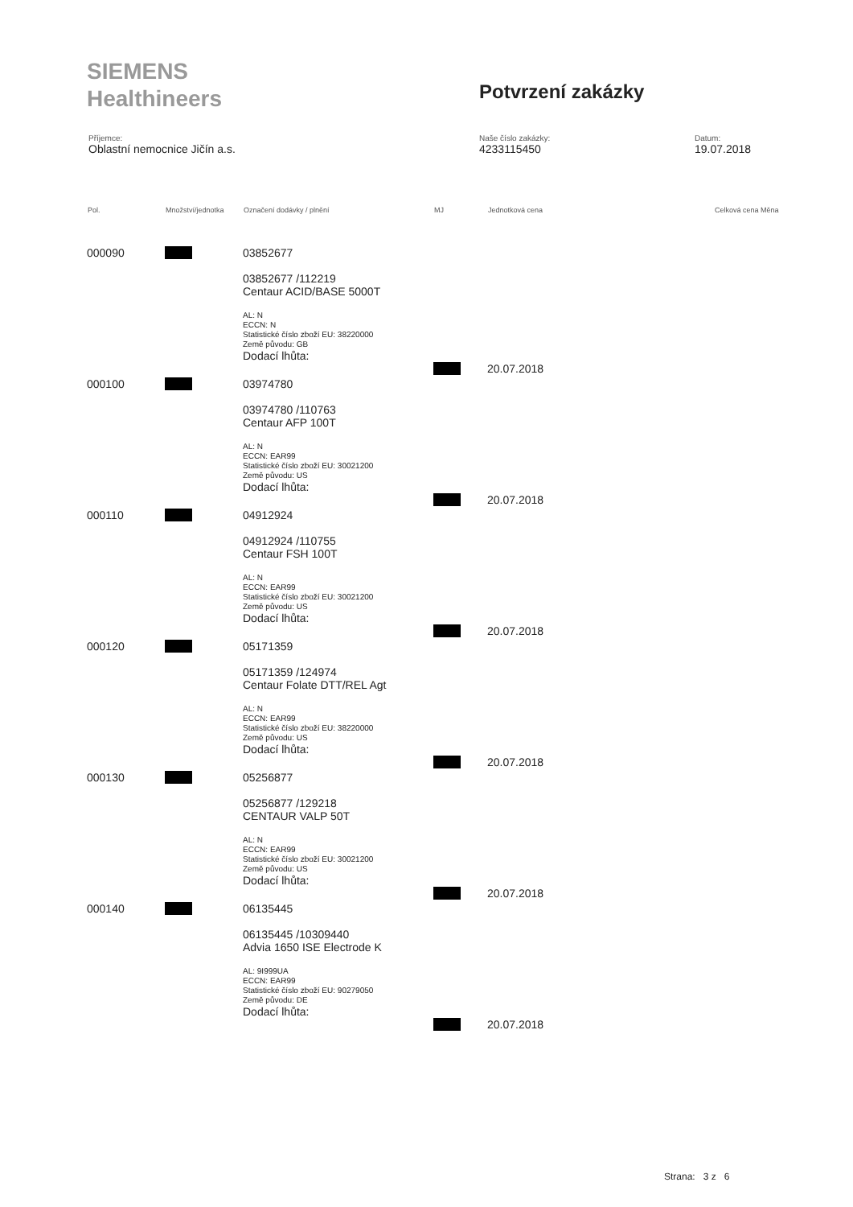SIEMENS
Healthineers
Potvrzení zakázky
Příjemce:
Oblastní nemocnice Jičín a.s.
Naše číslo zakázky:
4233115450
Datum:
19.07.2018
| Pol. | Množství/jednotka | Označení dodávky / plnění | MJ | Jednotková cena | Celková cena Měna |
| --- | --- | --- | --- | --- | --- |
| 000090 | | 03852677 03852677 /112219 Centaur ACID/BASE 5000T AL: N ECCN: N Statistické číslo zboží EU: 38220000 Země původu: GB Dodací lhůta: | | 20.07.2018 | |
| 000100 | | 03974780 03974780 /110763 Centaur AFP 100T AL: N ECCN: EAR99 Statistické číslo zboží EU: 30021200 Země původu: US Dodací lhůta: | | 20.07.2018 | |
| 000110 | | 04912924 04912924 /110755 Centaur FSH 100T AL: N ECCN: EAR99 Statistické číslo zboží EU: 30021200 Země původu: US Dodací lhůta: | | 20.07.2018 | |
| 000120 | | 05171359 05171359 /124974 Centaur Folate DTT/REL Agt AL: N ECCN: EAR99 Statistické číslo zboží EU: 38220000 Země původu: US Dodací lhůta: | | 20.07.2018 | |
| 000130 | | 05256877 05256877 /129218 CENTAUR VALP 50T AL: N ECCN: EAR99 Statistické číslo zboží EU: 30021200 Země původu: US Dodací lhůta: | | 20.07.2018 | |
| 000140 | | 06135445 06135445 /10309440 Advia 1650 ISE Electrode K AL: 9I999UA ECCN: EAR99 Statistické číslo zboží EU: 90279050 Země původu: DE Dodací lhůta: | | 20.07.2018 | |
Strana: 3 z 6